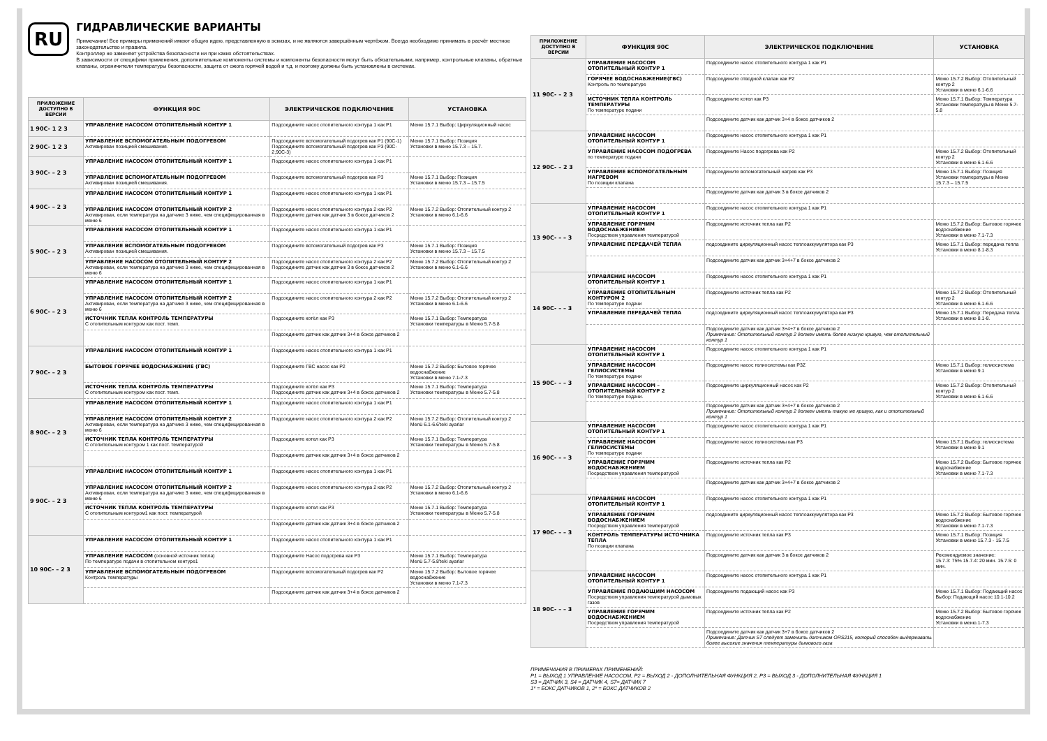RU
ГИДРАВЛИЧЕСКИЕ ВАРИАНТЫ
Примечание! Все примеры применений имеют общую идею, представленную в эскизах, и не являются завершённым чертёжом. Всегда необходимо принимать в расчёт местное законодательство и правила.
Контроллер не заменяет устройства безопасности ни при каких обстоятельствах.
В зависимости от специфики применения, дополнительные компоненты системы и компоненты безопасности могут быть обязательными, например, контрольные клапаны, обратные клапаны, ограничители температуры безопасности, защита от ожога горячей водой и т.д. и поэтому должны быть установлены в системах.
| ПРИЛОЖЕНИЕ ДОСТУПНО В ВЕРСИИ | ФУНКЦИЯ 90C | ЭЛЕКТРИЧЕСКОЕ ПОДКЛЮЧЕНИЕ | УСТАНОВКА |
| --- | --- | --- | --- |
| 1 90C- 1 2 3 | УПРАВЛЕНИЕ НАСОСОМ ОТОПИТЕЛЬНЫЙ КОНТУР 1 | Подсоедините насос отопительного контура 1 как P1 | Меню 15.7.1 Выбор: Циркуляционный насос |
| 2 90C- 1 2 3 | УПРАВЛЕНИЕ ВСПОМОГАТЕЛЬНЫМ ПОДОГРЕВОМ Активирован позицией смешивания. | Подсоедините вспомогательный подогрев как P1 (90C-1) Подсоедините вспомогательный подогрев как P3 (90C-2,90C-3) | Меню 15.7.1 Выбор: Позиция Установки в меню 15.7.3 – 15.7. |
| 3 90C- – 2 3 | УПРАВЛЕНИЕ НАСОСОМ ОТОПИТЕЛЬНЫЙ КОНТУР 1 | Подсоедините насос отопительного контура 1 как P1 | |
| | УПРАВЛЕНИЕ ВСПОМОГАТЕЛЬНЫМ ПОДОГРЕВОМ Активирован позицией смешивания. | Подсоедините вспомогательный подогрев как P3 | Меню 15.7.1 Выбор: Позиция Установки в меню 15.7.3 – 15.7.5 |
| 4 90C- – 2 3 | УПРАВЛЕНИЕ НАСОСОМ ОТОПИТЕЛЬНЫЙ КОНТУР 1 | Подсоедините насос отопительного контура 1 как P1 | |
| | УПРАВЛЕНИЕ НАСОСОМ ОТОПИТЕЛЬНЫЙ КОНТУР 2 Активирован, если температура на датчике 3 ниже, чем специфицированная в меню 6 | Подсоедините насос отопительного контура 2 как P2 Подсоедините датчик как датчик 3 в боксе датчиков 2 | Меню 15.7.2 Выбор: Отопительный контур 2 Установки в меню 6.1-6.6 |
| 5 90C- – 2 3 | УПРАВЛЕНИЕ НАСОСОМ ОТОПИТЕЛЬНЫЙ КОНТУР 1 | Подсоедините насос отопительного контура 1 как P1 | |
| | УПРАВЛЕНИЕ ВСПОМОГАТЕЛЬНЫМ ПОДОГРЕВОМ Активирован позицией смешивания. | Подсоедините вспомогательный подогрев как P3 | Меню 15.7.1 Выбор: Позиция Установки в меню 15.7.3 – 15.7.5 |
| | УПРАВЛЕНИЕ НАСОСОМ ОТОПИТЕЛЬНЫЙ КОНТУР 2 Активирован, если температура на датчике 3 ниже, чем специфицированная в меню 6 | Подсоедините насос отопительного контура 2 как P2 Подсоедините датчик как датчик 3 в боксе датчиков 2 | Меню 15.7.2 Выбор: Отопительный контур 2 Установки в меню 6.1-6.6 |
| 6 90C- – 2 3 | УПРАВЛЕНИЕ НАСОСОМ ОТОПИТЕЛЬНЫЙ КОНТУР 1 | Подсоедините насос отопительного контура 1 как P1 | |
| | УПРАВЛЕНИЕ НАСОСОМ ОТОПИТЕЛЬНЫЙ КОНТУР 2 Активирован, если температура на датчике 3 ниже, чем специфицированная в меню 6 | Подсоедините насос отопительного контура 2 как P2 | Меню 15.7.2 Выбор: Отопительный контур 2 Установки в меню 6.1-6.6 |
| | ИСТОЧНИК ТЕПЛА КОНТРОЛЬ ТЕМПЕРАТУРЫ С отопительным контуром как пост. темп. | Подсоедините котёл как P3 | Меню 15.7.1 Выбор: Температура Установки температуры в Меню 5.7-5.8 |
| | | Подсоедините датчик как датчик 3+4 в боксе датчиков 2 | |
| 7 90C- – 2 3 | УПРАВЛЕНИЕ НАСОСОМ ОТОПИТЕЛЬНЫЙ КОНТУР 1 | Подсоедините насос отопительного контура 1 как P1 | |
| | БЫТОВОЕ ГОРЯЧЕЕ ВОДОСНАБЖЕНИЕ (ГВС) | Подсоедините ГВС насос как P2 | Меню 15.7.2 Выбор: Бытовое горячее водоснабжение Установки в меню 7.1-7.3 |
| | ИСТОЧНИК ТЕПЛА КОНТРОЛЬ ТЕМПЕРАТУРЫ С отопительным контуром как пост. темп. | Подсоедините котёл как P3 Подсоедините датчик как датчик 3+4 в боксе датчиков 2 | Меню 15.7.1 Выбор: Температура Установки температуры в Меню 5.7-5.8 |
| 8 90C- – 2 3 | УПРАВЛЕНИЕ НАСОСОМ ОТОПИТЕЛЬНЫЙ КОНТУР 1 | Подсоедините насос отопительного контура 1 как P1 | |
| | УПРАВЛЕНИЕ НАСОСОМ ОТОПИТЕЛЬНЫЙ КОНТУР 2 Активирован, если температура на датчике 3 ниже, чем специфицированная в меню 6 | Подсоедините насос отопительного контура 2 как P2 | Меню 15.7.2 Выбор: Отопительный контур 2 Menü 6.1-6.6'teki ayarlar |
| | ИСТОЧНИК ТЕПЛА КОНТРОЛЬ ТЕМПЕРАТУРЫ С отопительным контуром 1 как пост. температурой | Подсоедините котел как P3 | Меню 15.7.1 Выбор: Температура Установки температуры в Меню 5.7-5.8 |
| | | Подсоедините датчик как датчик 3+4 в боксе датчиков 2 | |
| 9 90C- – 2 3 | УПРАВЛЕНИЕ НАСОСОМ ОТОПИТЕЛЬНЫЙ КОНТУР 1 | Подсоедините насос отопительного контура 1 как P1 | |
| | УПРАВЛЕНИЕ НАСОСОМ ОТОПИТЕЛЬНЫЙ КОНТУР 2 Активирован, если температура на датчике 3 ниже, чем специфицированная в меню 6 | Подсоедините насос отопительного контура 2 как P2 | Меню 15.7.2 Выбор: Отопительный контур 2 Установки в меню 6.1-6.6 |
| | ИСТОЧНИК ТЕПЛА КОНТРОЛЬ ТЕМПЕРАТУРЫ С отопительным контуром1 как пост. температурой | Подсоедините котел как P3 | Меню 15.7.1 Выбор: Температура Установки температуры в Меню 5.7-5.8 |
| | | Подсоедините датчик как датчик 3+4 в боксе датчиков 2 | |
| 10 90C- – 2 3 | УПРАВЛЕНИЕ НАСОСОМ ОТОПИТЕЛЬНЫЙ КОНТУР 1 | Подсоедините насос отопительного контура 1 как P1 | |
| | УПРАВЛЕНИЕ НАСОСОМ (основной источник тепла) По температуре подачи в отопительном контуре1 | Подсоедините Насос подогрева как P3 | Меню 15.7.1 Выбор: Температура Menü 5.7-5.8'teki ayarlar |
| | УПРАВЛЕНИЕ ВСПОМОГАТЕЛЬНЫМ ПОДОГРЕВОМ Контроль температуры | Подсоедините вспомогательный подогрев как P2 | Меню 15.7.2 Выбор: Бытовое горячее водоснабжение Установки в меню 7.1-7.3 |
| | | Подсоедините датчик как датчик 3+4 в боксе датчиков 2 | |
| ПРИЛОЖЕНИЕ ДОСТУПНО В ВЕРСИИ | ФУНКЦИЯ 90C | ЭЛЕКТРИЧЕСКОЕ ПОДКЛЮЧЕНИЕ | УСТАНОВКА |
| --- | --- | --- | --- |
| 11 90C- – 2 3 | УПРАВЛЕНИЕ НАСОСОМ ОТОПИТЕЛЬНЫЙ КОНТУР 1 | Подсоедините насос отопительного контура 1 как P1 | |
| | ГОРЯЧЕЕ ВОДОСНАБЖЕНИЕ(ГВС) Контроль по температуре | Подсоедините отводной клапан как P2 | Меню 15.7.2 Выбор: Отопительный контур 2 Установки в меню 6.1-6.6 |
| | ИСТОЧНИК ТЕПЛА КОНТРОЛЬ ТЕМПЕРАТУРЫ По температуре подачи | Подсоедините котел как P3 | Меню 15.7.1 Выбор: Температура Установки температуры в Меню 5.7-5.8 |
| | | Подсоедините датчик как датчик 3+4 в боксе датчиков 2 | |
| 12 90C- – 2 3 | УПРАВЛЕНИЕ НАСОСОМ ОТОПИТЕЛЬНЫЙ КОНТУР 1 | Подсоедините насос отопительного контура 1 как P1 | |
| | УПРАВЛЕНИЕ НАСОСОМ ПОДОГРЕВА по температуре подачи | Подсоедините Насос подогрева как P2 | Меню 15.7.2 Выбор: Отопительный контур 2 Установки в меню 6.1-6.6 |
| | УПРАВЛЕНИЕ ВСПОМОГАТЕЛЬНЫМ НАГРЕВОМ По позиции клапана | Подсоедините вспомогательный нагрев как P3 | Меню 15.7.1 Выбор: Позиция Установки температуры в Меню 15.7.3 – 15.7.5 |
| | | Подсоедините датчик как датчик 3 в боксе датчиков 2 | |
| 13 90C- – – 3 | УПРАВЛЕНИЕ НАСОСОМ ОТОПИТЕЛЬНЫЙ КОНТУР 1 | Подсоедините насос отопительного контура 1 как P1 | |
| | УПРАВЛЕНИЕ ГОРЯЧИМ ВОДОСНАБЖЕНИЕМ Посредством управления температурой | Подсоедините источник тепла как P2 | Меню 15.7.2 Выбор: Бытовое горячее водоснабжение Установки в меню 7.1-7.3 |
| | УПРАВЛЕНИЕ ПЕРЕДАЧЕЙ ТЕПЛА | подсоедините циркуляционный насос теплоаккумулятора как P3 | Меню 15.7.1 Выбор: передача тепла Установки в меню 8.1-8.3 |
| | | Подсоедините датчик как датчик 3+4+7 в боксе датчиков 2 | |
| 14 90C- – – 3 | УПРАВЛЕНИЕ НАСОСОМ ОТОПИТЕЛЬНЫЙ КОНТУР 1 | Подсоедините насос отопительного контура 1 как P1 | |
| | УПРАВЛЕНИЕ ОТОПИТЕЛЬНЫМ КОНТУРОМ 2 По температуре подачи | Подсоедините источник тепла как P2 | Меню 15.7.2 Выбор: Отопительный контур 2 Установки в меню 6.1-6.6 |
| | УПРАВЛЕНИЕ ПЕРЕДАЧЕЙ ТЕПЛА | подсоедините циркуляционный насос теплоаккумулятора как P3 | Меню 15.7.1 Выбор: Передача тепла Установки в меню 8.1-8. |
| | | Подсоедините датчик как датчик 3+4+7 в боксе датчиков 2 Примечание: Отопительный контур 2 должен иметь более низкую кривую, чем отопительный контур 1 | |
| 15 90C- – – 3 | УПРАВЛЕНИЕ НАСОСОМ ОТОПИТЕЛЬНЫЙ КОНТУР 1 | Подсоедините насос отопительного контура 1 как P1 | |
| | УПРАВЛЕНИЕ НАСОСОМ ГЕЛИОСИСТЕМЫ По температуре подачи | Подсоедините насос гелиосистемы как P3Z | Меню 15.7.1 Выбор: гелиосистема Установки в меню 9.1 |
| | УПРАВЛЕНИЕ НАСОСОМ – ОТОПИТЕЛЬНЫЙ КОНТУР 2 По температуре подачи. | Подсоедините циркуляционный насос как P2 | Меню 15.7.2 Выбор: Отопительный контур 2 Установки в меню 6.1-6.6 |
| | | Подсоедините датчик как датчик 3+4+7 в боксе датчиков 2 Примечание: Отопительный контур 2 должен иметь такую же кривую, как и отопительный контур 1 | |
| 16 90C- – – 3 | УПРАВЛЕНИЕ НАСОСОМ ОТОПИТЕЛЬНЫЙ КОНТУР 1 | Подсоедините насос отопительного контура 1 как P1 | |
| | УПРАВЛЕНИЕ НАСОСОМ ГЕЛИОСИСТЕМЫ По температуре подачи | Подсоедините насос гелиосистемы как P3 | Меню 15.7.1 Выбор: гелиосистема Установки в меню 9.1 |
| | УПРАВЛЕНИЕ ГОРЯЧИМ ВОДОСНАБЖЕНИЕМ Посредством управления температурой | Подсоедините источник тепла как P2 | Меню 15.7.2 Выбор: Бытовое горячее водоснабжение Установки в меню 7.1-7.3 |
| | | Подсоедините датчик как датчик 3+4+7 в боксе датчиков 2 | |
| 17 90C- – – 3 | УПРАВЛЕНИЕ НАСОСОМ ОТОПИТЕЛЬНЫЙ КОНТУР 1 | Подсоедините насос отопительного контура 1 как P1 | |
| | УПРАВЛЕНИЕ ГОРЯЧИМ ВОДОСНАБЖЕНИЕМ Посредством управления температурой | подсоедините циркуляционный насос теплоаккумулятора как P3 | Меню 15.7.2 Выбор: Бытовое горячее водоснабжение Установки в меню 7.1-7.3 |
| | КОНТРОЛЬ ТЕМПЕРАТУРЫ ИСТОЧНИКА ТЕПЛА По позиции клапана | Подсоедините источник тепла как P3 | Меню 15.7.1 Выбор: Позиция Установки в меню 15.7.3 - 15.7.5 |
| | | Подсоедините датчик как датчик 3 в боксе датчиков 2 | Рекомендуемое значение: 15.7.3: 75% 15.7.4: 20 мин. 15.7.5: 0 мин. |
| 18 90C- – – 3 | УПРАВЛЕНИЕ НАСОСОМ ОТОПИТЕЛЬНЫЙ КОНТУР 1 | Подсоедините насос отопительного контура 1 как P1 | |
| | УПРАВЛЕНИЕ ПОДАЮЩИМ НАСОСОМ Посредством управления температурой дымовых газов | Подсоедините подающий насос как P3 | Меню 15.7.1 Выбор: Подающий насос Выбор: Подающий насос 10.1-10.2 |
| | УПРАВЛЕНИЕ ГОРЯЧИМ ВОДОСНАБЖЕНИЕМ Посредством управления температурой | Подсоедините источник тепла как P2 | Меню 15.7.2 Выбор: Бытовое горячее водоснабжение Установки в меню.1-7.3 |
| | | Подсоедините датчик как датчик 3+7 в боксе датчиков 2 Примечание: Датчик S7 следует заменить датчиком ORS215, который способен выдерживать более высокие значения температуры дымового газа | |
ПРИМЕЧАНИЯ В ПРИМЕРАХ ПРИМЕНЕНИЙ:
P1 = ВЫХОД 1 УПРАВЛЕНИЕ НАСОСОМ, P2 = ВЫХОД 2 - ДОПОЛНИТЕЛЬНАЯ ФУНКЦИЯ 2, P3 = ВЫХОД 3 - ДОПОЛНИТЕЛЬНАЯ ФУНКЦИЯ 1
S3 = ДАТЧИК 3, S4 = ДАТЧИК 4, S7= ДАТЧИК 7
1* = БОКС ДАТЧИКОВ 1, 2* = БОКС ДАТЧИКОВ 2